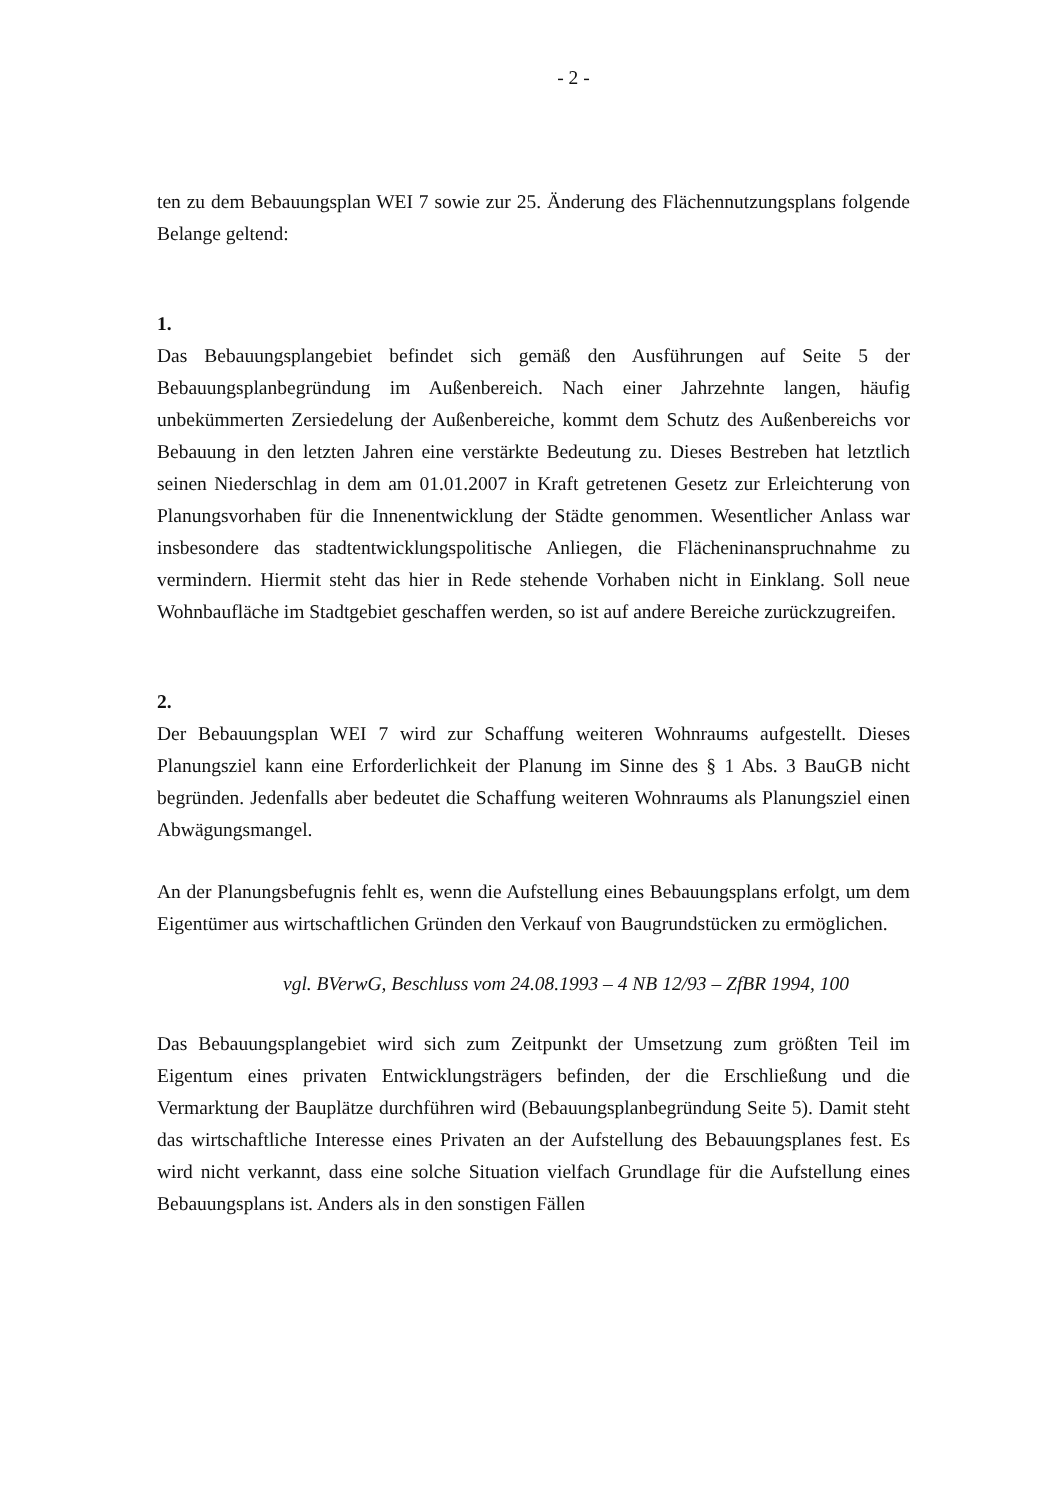- 2 -
ten zu dem Bebauungsplan WEI 7 sowie zur 25. Änderung des Flächennutzungsplans folgende Belange geltend:
1.
Das Bebauungsplangebiet befindet sich gemäß den Ausführungen auf Seite 5 der Bebauungsplanbegründung im Außenbereich. Nach einer Jahrzehnte langen, häufig unbekümmerten Zersiedelung der Außenbereiche, kommt dem Schutz des Außenbereichs vor Bebauung in den letzten Jahren eine verstärkte Bedeutung zu. Dieses Bestreben hat letztlich seinen Niederschlag in dem am 01.01.2007 in Kraft getretenen Gesetz zur Erleichterung von Planungsvorhaben für die Innenentwicklung der Städte genommen. Wesentlicher Anlass war insbesondere das stadtentwicklungspolitische Anliegen, die Flächeninanspruchnahme zu vermindern. Hiermit steht das hier in Rede stehende Vorhaben nicht in Einklang. Soll neue Wohnbaufläche im Stadtgebiet geschaffen werden, so ist auf andere Bereiche zurückzugreifen.
2.
Der Bebauungsplan WEI 7 wird zur Schaffung weiteren Wohnraums aufgestellt. Dieses Planungsziel kann eine Erforderlichkeit der Planung im Sinne des § 1 Abs. 3 BauGB nicht begründen. Jedenfalls aber bedeutet die Schaffung weiteren Wohnraums als Planungsziel einen Abwägungsmangel.
An der Planungsbefugnis fehlt es, wenn die Aufstellung eines Bebauungsplans erfolgt, um dem Eigentümer aus wirtschaftlichen Gründen den Verkauf von Baugrundstücken zu ermöglichen.
vgl. BVerwG, Beschluss vom 24.08.1993 – 4 NB 12/93 – ZfBR 1994, 100
Das Bebauungsplangebiet wird sich zum Zeitpunkt der Umsetzung zum größten Teil im Eigentum eines privaten Entwicklungsträgers befinden, der die Erschließung und die Vermarktung der Bauplätze durchführen wird (Bebauungsplanbegründung Seite 5). Damit steht das wirtschaftliche Interesse eines Privaten an der Aufstellung des Bebauungsplanes fest. Es wird nicht verkannt, dass eine solche Situation vielfach Grundlage für die Aufstellung eines Bebauungsplans ist. Anders als in den sonstigen Fällen